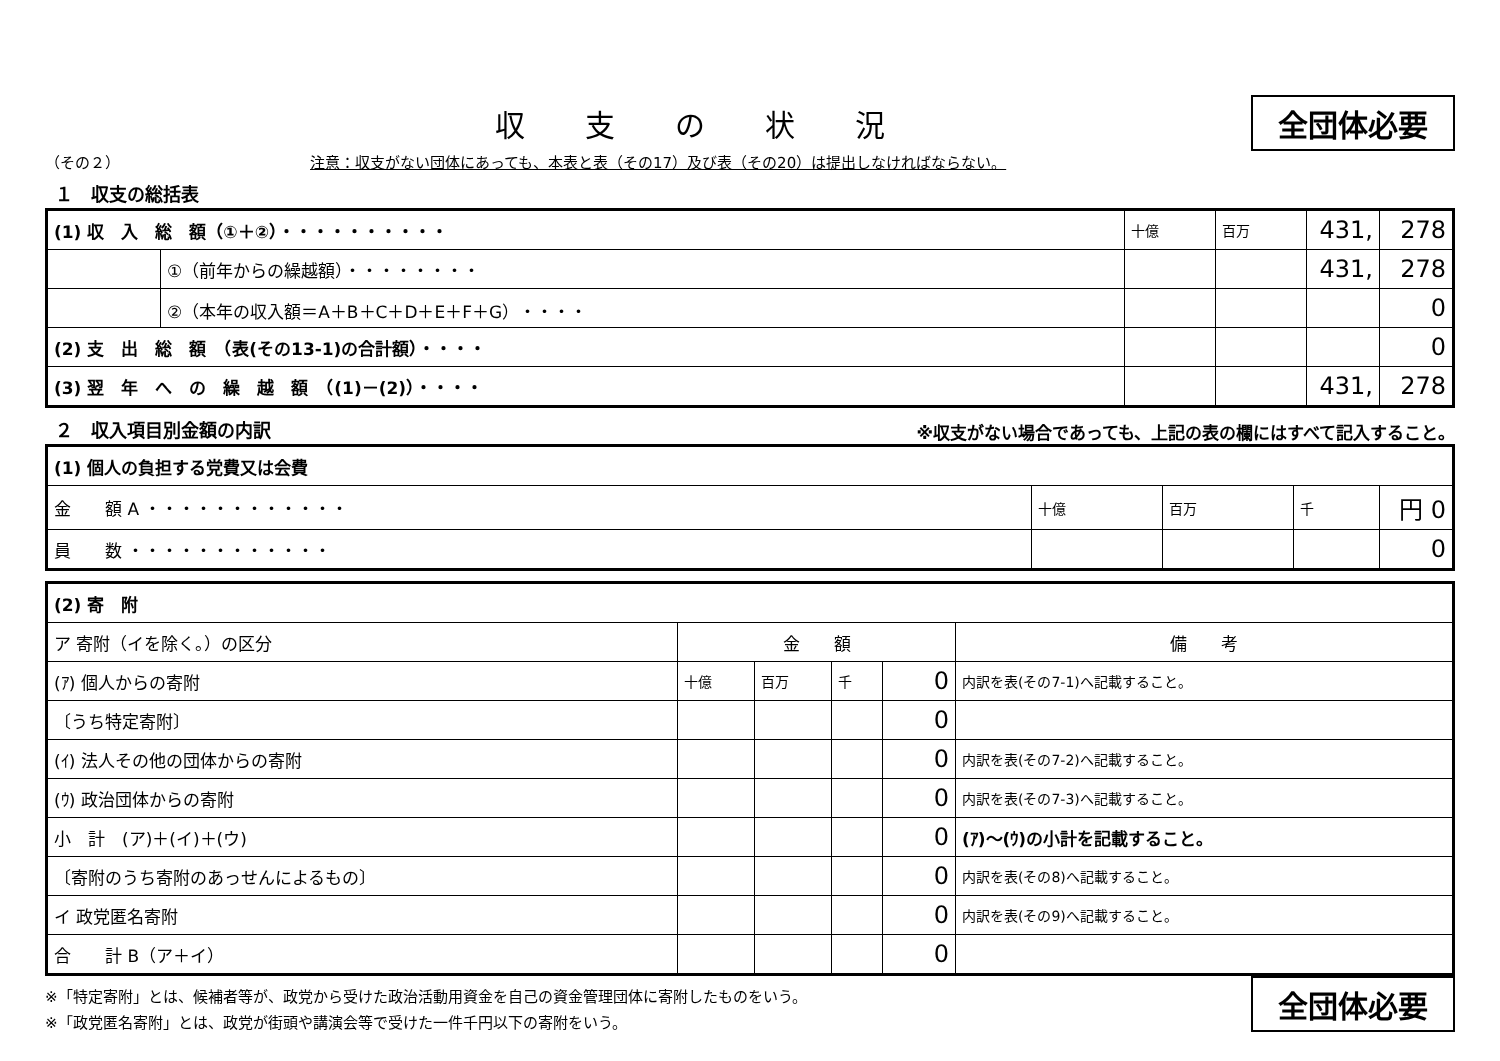収支の状況
全団体必要
（その２） 注意：収支がない団体にあっても、本表と表（その17）及び表（その20）は提出しなければならない。
１　収支の総括表
| (1) 収 入 総 額（①＋②）・・・・・・・・・・ | | 十億 | 百万 | 431, | 278 |
| | ①（前年からの繰越額）・・・・・・・・ | | | 431, | 278 |
| | ②（本年の収入額＝A＋B＋C＋D＋E＋F＋G）・・・・ | | | | 0 |
| (2) 支 出 総 額 （表(その13-1)の合計額）・・・・ | | | | | 0 |
| (3) 翌 年 へ の 繰 越 額 （(1)－(2)）・・・・ | | | | 431, | 278 |
２　収入項目別金額の内訳
※収支がない場合であっても、上記の表の欄にはすべて記入すること。
| (1) 個人の負担する党費又は会費 | | | | |
| 金 額 A ・・・・・・・・・・・・ | 十億 | 百万 | 千 | 円 0 |
| 員 数 ・・・・・・・・・・・・ | | | | 0 |
| (2) 寄 附 | | | | | |
| ア 寄附（イを除く。）の区分 | 金 額 | | | | 備 考 |
| (ｱ) 個人からの寄附 | 十億 | 百万 | 千 | 0 | 内訳を表(その7-1)へ記載すること。 |
| 〔うち特定寄附〕 | | | | 0 | |
| (ｲ) 法人その他の団体からの寄附 | | | | 0 | 内訳を表(その7-2)へ記載すること。 |
| (ｳ) 政治団体からの寄附 | | | | 0 | 内訳を表(その7-3)へ記載すること。 |
| 小 計 (ア)＋(イ)＋(ウ) | | | | 0 | (ｱ)～(ｳ)の小計を記載すること。 |
| 〔寄附のうち寄附のあっせんによるもの〕 | | | | 0 | 内訳を表(その8)へ記載すること。 |
| イ 政党匿名寄附 | | | | 0 | 内訳を表(その9)へ記載すること。 |
| 合 計 B（ア＋イ） | | | | 0 | |
※「特定寄附」とは、候補者等が、政党から受けた政治活動用資金を自己の資金管理団体に寄附したものをいう。
※「政党匿名寄附」とは、政党が街頭や講演会等で受けた一件千円以下の寄附をいう。
全団体必要